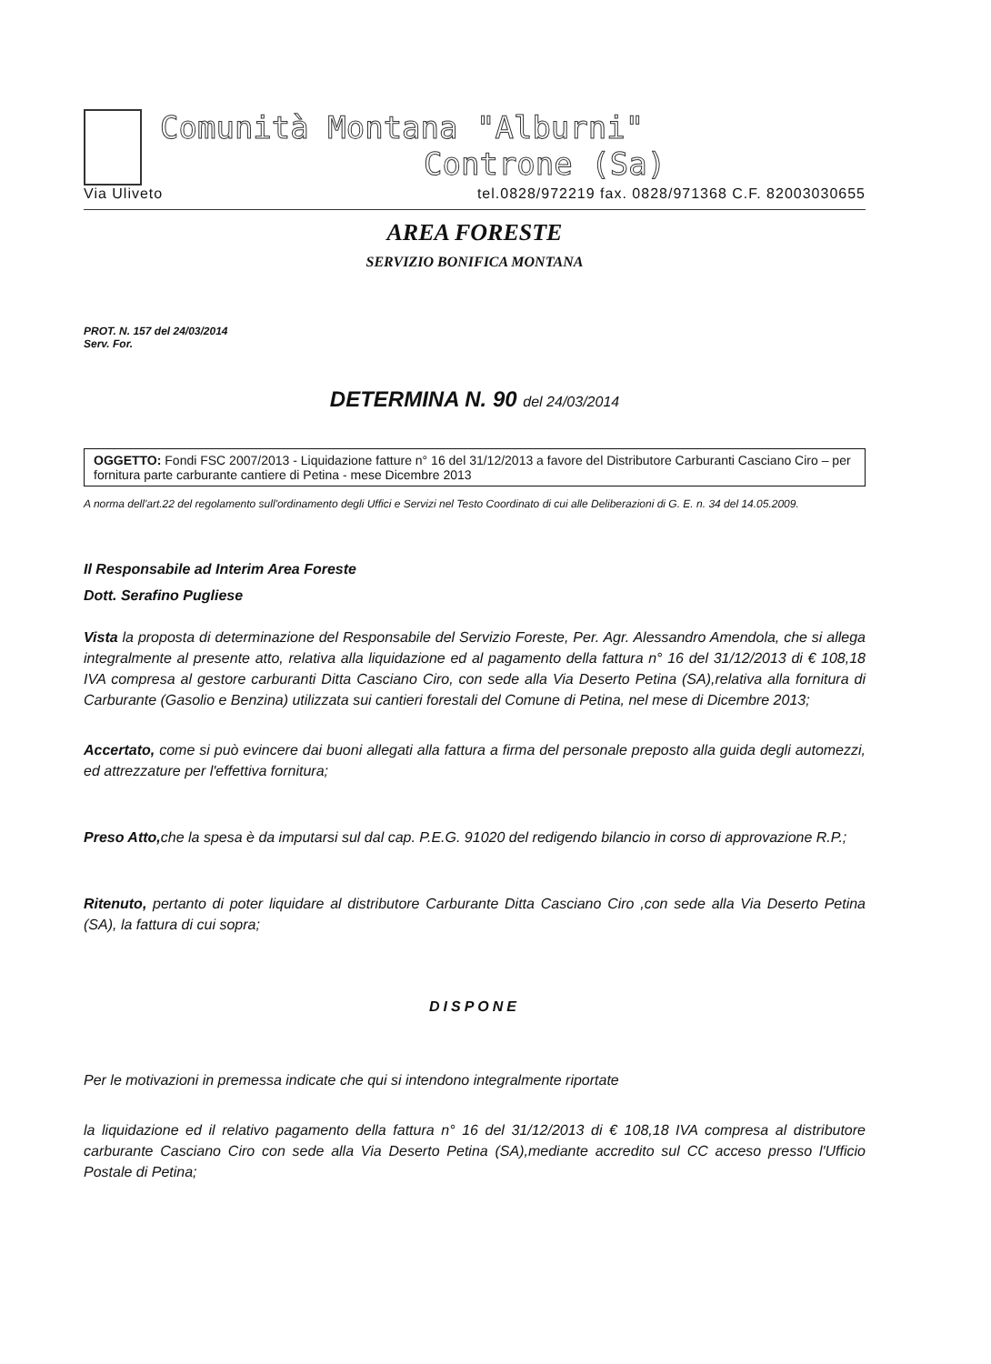Comunità Montana "Alburni"
Controne (Sa)
Via Uliveto tel.0828/972219 fax. 0828/971368 C.F. 82003030655
AREA FORESTE
SERVIZIO BONIFICA MONTANA
PROT. N. 157 del 24/03/2014
Serv. For.
DETERMINA N. 90 del 24/03/2014
OGGETTO: Fondi FSC 2007/2013 - Liquidazione fatture n° 16 del 31/12/2013 a favore del Distributore Carburanti Casciano Ciro – per fornitura parte carburante cantiere di Petina - mese Dicembre 2013
A norma dell'art.22 del regolamento sull'ordinamento degli Uffici e Servizi nel Testo Coordinato di cui alle Deliberazioni di G. E. n. 34 del 14.05.2009.
Il Responsabile ad Interim Area Foreste
Dott. Serafino Pugliese
Vista la proposta di determinazione del Responsabile del Servizio Foreste, Per. Agr. Alessandro Amendola, che si allega integralmente al presente atto, relativa alla liquidazione ed al pagamento della fattura n° 16 del 31/12/2013 di € 108,18 IVA compresa al gestore carburanti Ditta Casciano Ciro, con sede alla Via Deserto Petina (SA),relativa alla fornitura di Carburante (Gasolio e Benzina) utilizzata sui cantieri forestali del Comune di Petina, nel mese di Dicembre 2013;
Accertato, come si può evincere dai buoni allegati alla fattura a firma del personale preposto alla guida degli automezzi, ed attrezzature per l'effettiva fornitura;
Preso Atto, che la spesa è da imputarsi sul dal cap. P.E.G. 91020 del redigendo bilancio in corso di approvazione R.P.;
Ritenuto, pertanto di poter liquidare al distributore Carburante Ditta Casciano Ciro ,con sede alla Via Deserto Petina (SA), la fattura di cui sopra;
DISPONE
Per le motivazioni in premessa indicate che qui si intendono integralmente riportate
la liquidazione ed il relativo pagamento della fattura n° 16 del 31/12/2013 di € 108,18 IVA compresa al distributore carburante Casciano Ciro con sede alla Via Deserto Petina (SA),mediante accredito sul CC acceso presso l'Ufficio Postale di Petina;